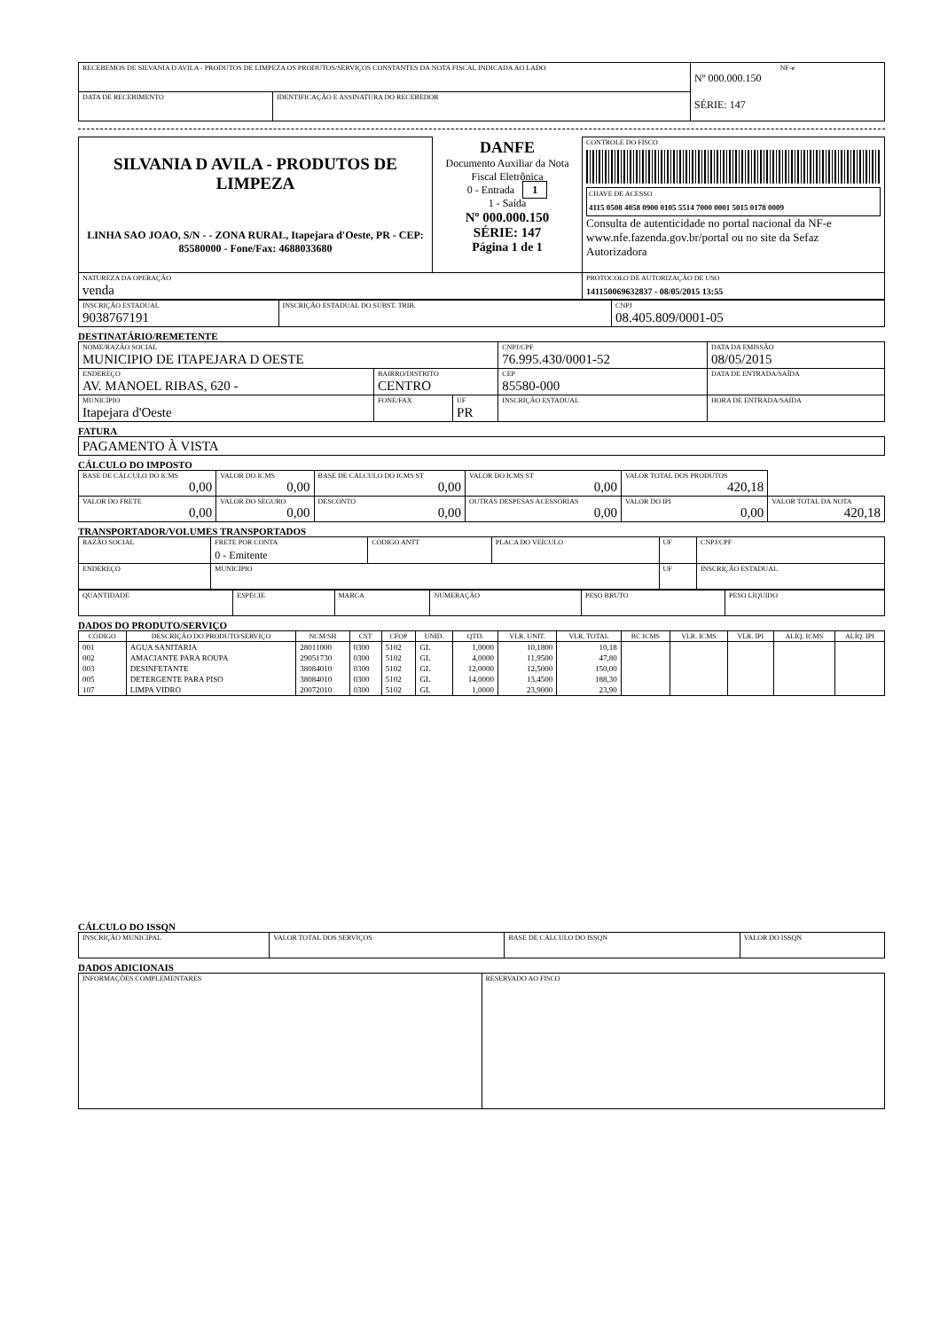| RECEBEMOS DE SILVANIA D AVILA - PRODUTOS DE LIMPEZA OS PRODUTOS/SERVIÇOS CONSTANTES DA NOTA FISCAL INDICADA AO LADO | | NF-e Nº 000.000.150 SÉRIE: 147 |
| DATA DE RECEBIMENTO | IDENTIFICAÇÃO E ASSINATURA DO RECEBEDOR | |
| SILVANIA D AVILA - PRODUTOS DE LIMPEZA LINHA SAO JOAO, S/N - - ZONA RURAL, Itapejara d'Oeste, PR - CEP: 85580000 - Fone/Fax: 4688033680 | DANFE Documento Auxiliar da Nota Fiscal Eletrônica 0 - Entrada 1 1 - Saída Nº 000.000.150 SÉRIE: 147 Página 1 de 1 | CONTROLE DO FISCO CHAVE DE ACESSO 4115 0508 4058 0900 0105 5514 7000 0001 5015 0178 0009 Consulta de autenticidade no portal nacional da NF-e www.nfe.fazenda.gov.br/portal ou no site da Sefaz Autorizadora |
| NATUREZA DA OPERAÇÃO venda | | PROTOCOLO DE AUTORIZAÇÃO DE USO 141150069632837 - 08/05/2015 13:55 |
| INSCRIÇÃO ESTADUAL 9038767191 | INSCRIÇÃO ESTADUAL DO SUBST. TRIB. | CNPJ 08.405.809/0001-05 |
DESTINATÁRIO/REMETENTE
| NOME/RAZÃO SOCIAL MUNICIPIO DE ITAPEJARA D OESTE | | | CNPJ/CPF 76.995.430/0001-52 | | DATA DA EMISSÃO 08/05/2015 |
| ENDEREÇO AV. MANOEL RIBAS, 620 - | BAIRRO/DISTRITO CENTRO | | | CEP 85580-000 | DATA DE ENTRADA/SAÍDA |
| MUNICÍPIO Itapejara d'Oeste | FONE/FAX | UF PR | INSCRIÇÃO ESTADUAL | | HORA DE ENTRADA/SAÍDA |
FATURA
| PAGAMENTO À VISTA |
CÁLCULO DO IMPOSTO
| BASE DE CÁLCULO DO ICMS 0,00 | VALOR DO ICMS 0,00 | BASE DE CÁLCULO DO ICMS ST 0,00 | VALOR DO ICMS ST 0,00 | VALOR TOTAL DOS PRODUTOS 420,18 | |
| VALOR DO FRETE 0,00 | VALOR DO SEGURO 0,00 | DESCONTO 0,00 | OUTRAS DESPESAS ACESSÓRIAS 0,00 | VALOR DO IPI 0,00 | VALOR TOTAL DA NOTA 420,18 |
TRANSPORTADOR/VOLUMES TRANSPORTADOS
| RAZÃO SOCIAL | FRETE POR CONTA 0 - Emitente | CÓDIGO ANTT | PLACA DO VEÍCULO | UF | CNPJ/CPF |
| ENDEREÇO | MUNICÍPIO | | | UF | INSCRIÇÃO ESTADUAL |
| QUANTIDADE | ESPÉCIE | MARCA | NUMERAÇÃO | PESO BRUTO | PESO LÍQUIDO |
DADOS DO PRODUTO/SERVIÇO
| CÓDIGO | DESCRIÇÃO DO PRODUTO/SERVIÇO | NCM/SH | CST | CFOP | UNID. | QTD. | VLR. UNIT. | VLR. TOTAL | BC ICMS | VLR. ICMS | VLR. IPI | ALÍQ. ICMS | ALÍQ. IPI |
| --- | --- | --- | --- | --- | --- | --- | --- | --- | --- | --- | --- | --- | --- |
| 001 | AGUA SANITARIA | 28011000 | 0300 | 5102 | GL | 1,0000 | 10,1800 | 10,18 | | | | | |
| 002 | AMACIANTE PARA ROUPA | 29051730 | 0300 | 5102 | GL | 4,0000 | 11,9500 | 47,80 | | | | | |
| 003 | DESINFETANTE | 38084010 | 0300 | 5102 | GL | 12,0000 | 12,5000 | 150,00 | | | | | |
| 005 | DETERGENTE PARA PISO | 38084010 | 0300 | 5102 | GL | 14,0000 | 13,4500 | 188,30 | | | | | |
| 107 | LIMPA VIDRO | 20072010 | 0300 | 5102 | GL | 1,0000 | 23,9000 | 23,90 | | | | | |
CÁLCULO DO ISSQN
| INSCRIÇÃO MUNICIPAL | VALOR TOTAL DOS SERVIÇOS | BASE DE CÁLCULO DO ISSQN | VALOR DO ISSQN |
DADOS ADICIONAIS
| INFORMAÇÕES COMPLEMENTARES | RESERVADO AO FISCO |